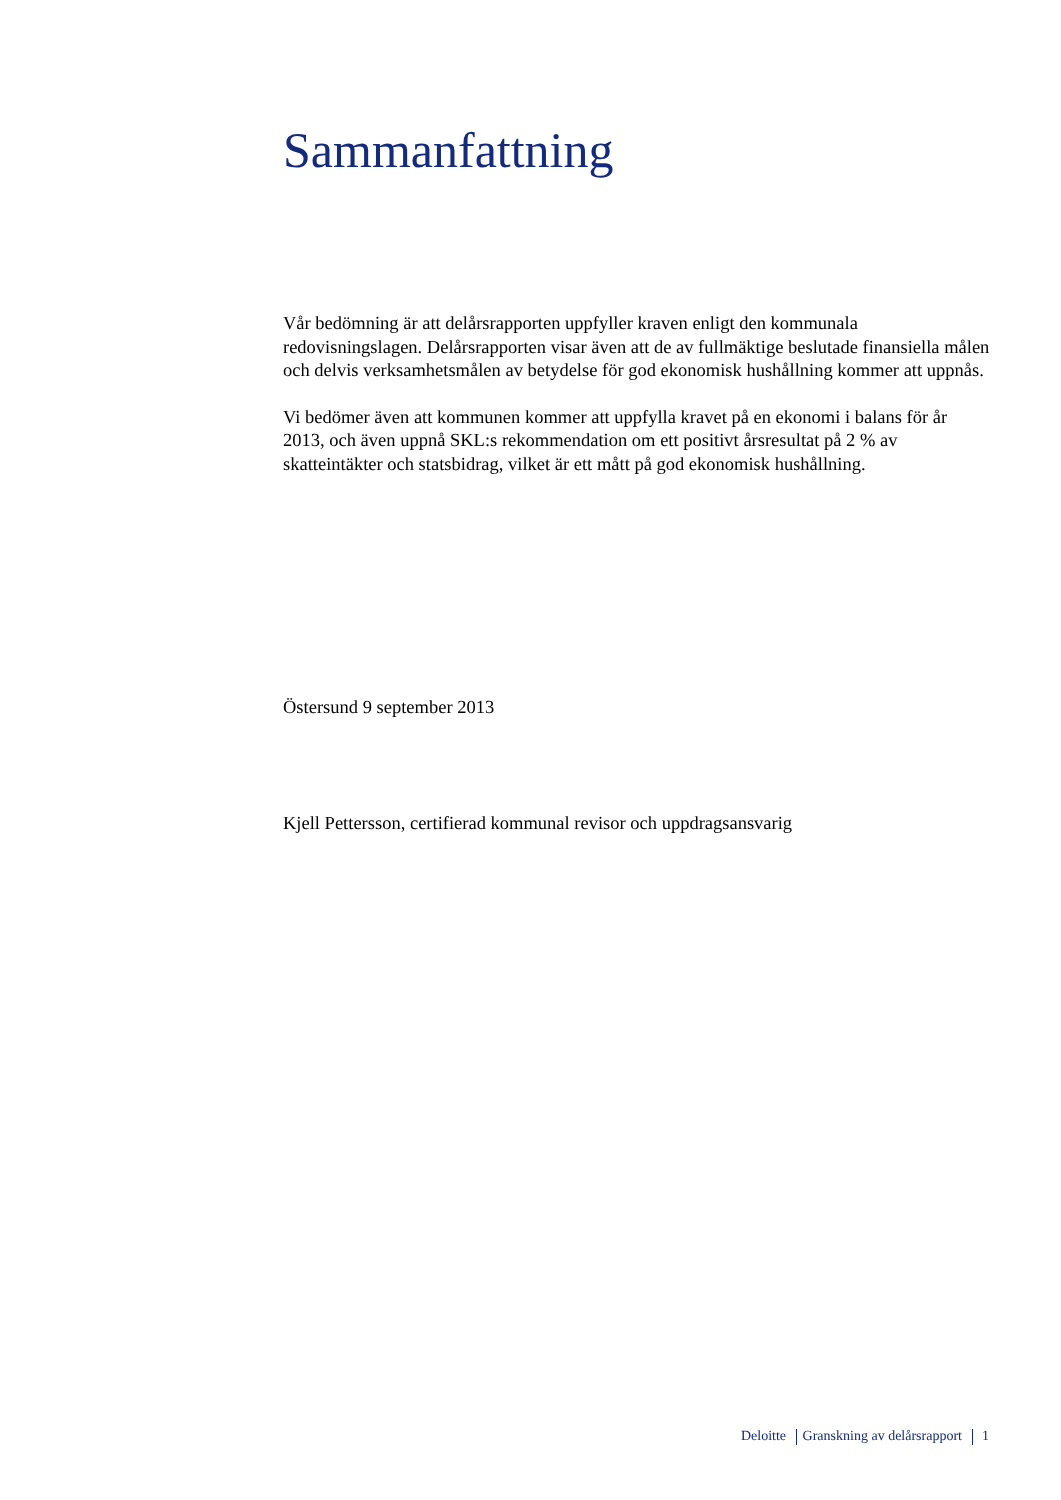Sammanfattning
Vår bedömning är att delårsrapporten uppfyller kraven enligt den kommunala redovisningslagen. Delårsrapporten visar även att de av fullmäktige beslutade finansiella målen och delvis verksamhetsmålen av betydelse för god ekonomisk hushållning kommer att uppnås.
Vi bedömer även att kommunen kommer att uppfylla kravet på en ekonomi i balans för år 2013, och även uppnå SKL:s rekommendation om ett positivt årsresultat på 2 % av skatteintäkter och statsbidrag, vilket är ett mått på god ekonomisk hushållning.
Östersund 9 september 2013
Kjell Pettersson, certifierad kommunal revisor och uppdragsansvarig
Deloitte Granskning av delårsrapport 1